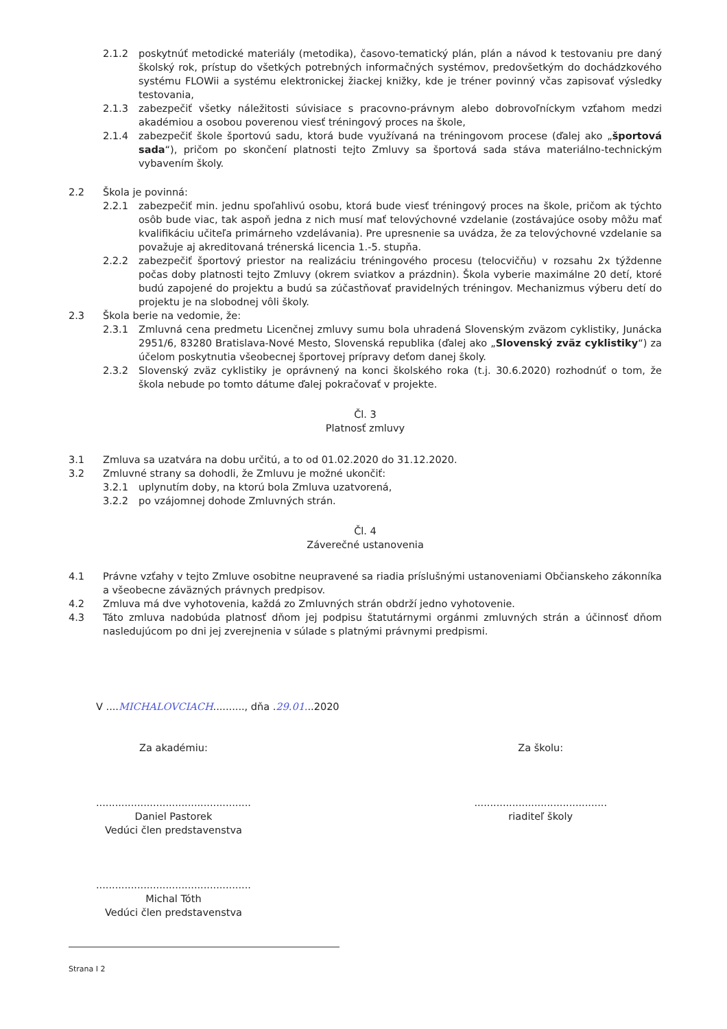2.1.2 poskytnúť metodické materiály (metodika), časovo-tematický plán, plán a návod k testovaniu pre daný školský rok, prístup do všetkých potrebných informačných systémov, predovšetkým do dochádzkového systému FLOWii a systému elektronickej žiackej knižky, kde je tréner povinný včas zapisovať výsledky testovania,
2.1.3 zabezpečiť všetky náležitosti súvisiace s pracovno-právnym alebo dobrovoľníckym vzťahom medzi akadémiou a osobou poverenou viesť tréningový proces na škole,
2.1.4 zabezpečiť škole športovú sadu, ktorá bude využívaná na tréningovom procese (ďalej ako „športová sada“), pričom po skončení platnosti tejto Zmluvy sa športová sada stáva materiálno-technickým vybavením školy.
2.2 Škola je povinná:
2.2.1 zabezpečiť min. jednu spoľahlivú osobu, ktorá bude viesť tréningový proces na škole, pričom ak týchto osôb bude viac, tak aspoň jedna z nich musí mať telovýchovné vzdelanie (zostávajúce osoby môžu mať kvalifikáciu učiteľa primárneho vzdelávania). Pre upresnenie sa uvádza, že za telovýchovné vzdelanie sa považuje aj akreditovaná trénerská licencia 1.-5. stupňa.
2.2.2 zabezpečiť športový priestor na realizáciu tréningového procesu (telocvičňu) v rozsahu 2x týždenne počas doby platnosti tejto Zmluvy (okrem sviatkov a prázdnin). Škola vyberie maximálne 20 detí, ktoré budú zapojené do projektu a budú sa zúčastňovať pravidelných tréningov. Mechanizmus výberu detí do projektu je na slobodnej vôli školy.
2.3 Škola berie na vedomie, že:
2.3.1 Zmluvná cena predmetu Licenčnej zmluvy sumu bola uhradená Slovenským zväzom cyklistiky, Junácka 2951/6, 83280 Bratislava-Nové Mesto, Slovenská republika (ďalej ako „Slovenský zväz cyklistiky“) za účelom poskytnutia všeobecnej športovej prípravy deťom danej školy.
2.3.2 Slovenský zväz cyklistiky je oprávnený na konci školského roka (t.j. 30.6.2020) rozhodnúť o tom, že škola nebude po tomto dátume ďalej pokračovať v projekte.
Čl. 3
Platnosť zmluvy
3.1 Zmluva sa uzatvára na dobu určitú, a to od 01.02.2020 do 31.12.2020.
3.2 Zmluvné strany sa dohodli, že Zmluvu je možné ukončiť:
3.2.1 uplynutím doby, na ktorú bola Zmluva uzatvorená,
3.2.2 po vzájomnej dohode Zmluvných strán.
Čl. 4
Záverečné ustanovenia
4.1 Právne vzťahy v tejto Zmluve osobitne neupravené sa riadia príslušnými ustanoveniami Občianskeho zákonníka a všeobecne záväzných právnych predpisov.
4.2 Zmluva má dve vyhotovenia, každá zo Zmluvných strán obdrží jedno vyhotovenie.
4.3 Táto zmluva nadobúda platnosť dňom jej podpisu štatutárnymi orgánmi zmluvných strán a účinnosť dňom nasledujúcom po dni jej zverejnenia v súlade s platnými právnymi predpismi.
V ....MICHALOVCIACH.........., dňa .29.01...2020
Za akadémiu:
.................................................
Daniel Pastorek
Vedúci člen predstavenstva
.................................................
Michal Tóth
Vedúci člen predstavenstva
Za školu:
..........................................
riaditeľ školy
Strana I 2